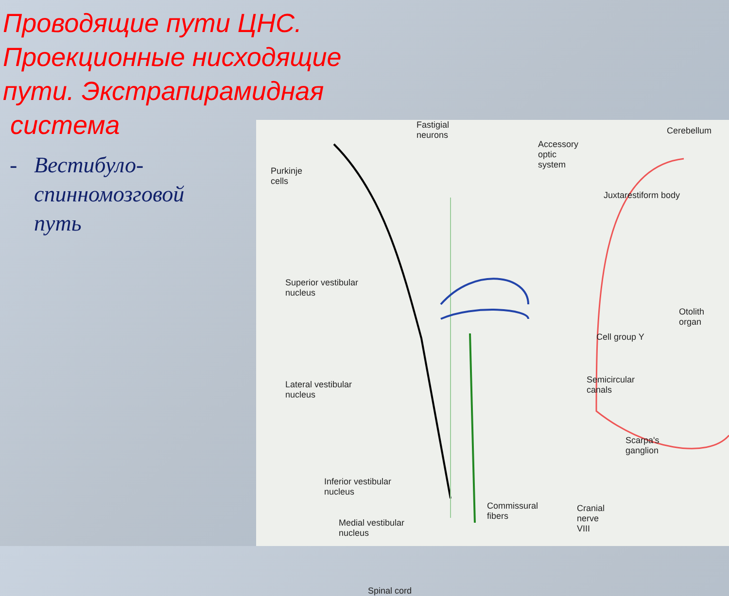Проводящие пути ЦНС. Проекционные нисходящие пути. Экстрапирамидная
система
- Вестибуло-спинномозговой путь
Fastigial
neurons
Accessory
optic
system
Cerebellum
Purkinje
cells
Juxtarestiform body
Superior vestibular
nucleus
Otolith organ
Cell group Y
Lateral vestibular
nucleus
Semicircular
canals
Scarpa's
ganglion
Inferior vestibular
nucleus
Commissural
fibers
Cranial
nerve
VIII
Medial vestibular
nucleus
Spinal cord